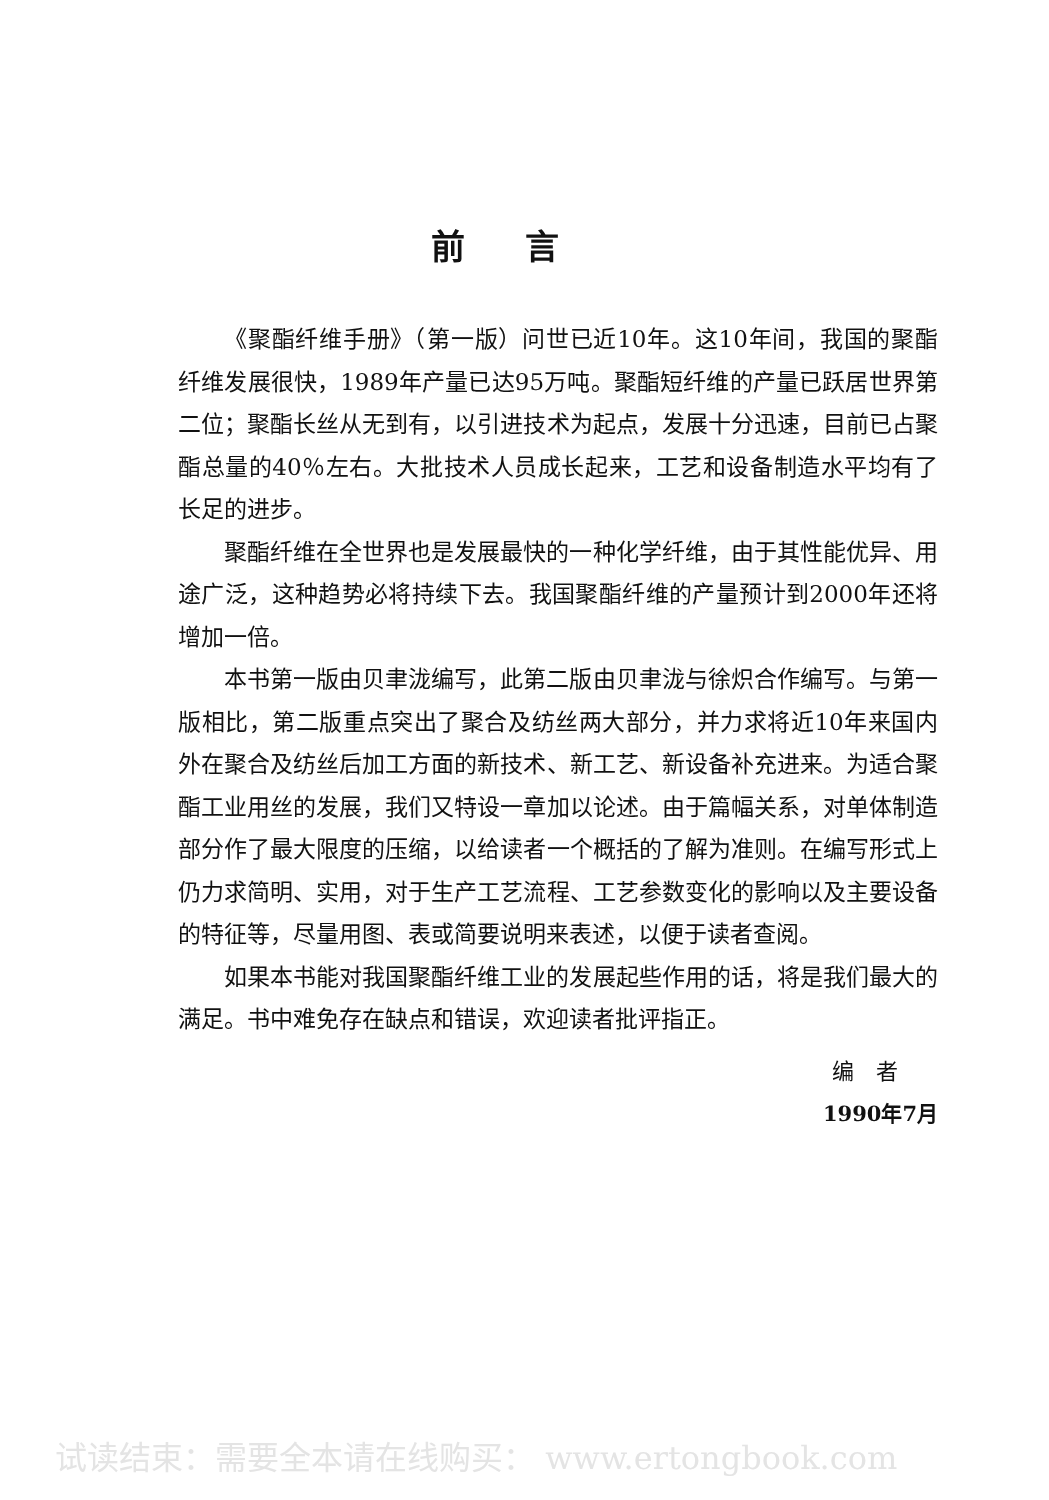前言
《聚酯纤维手册》（第一版）问世已近10年。这10年间，我国的聚酯纤维发展很快，1989年产量已达95万吨。聚酯短纤维的产量已跃居世界第二位；聚酯长丝从无到有，以引进技术为起点，发展十分迅速，目前已占聚酯总量的40％左右。大批技术人员成长起来，工艺和设备制造水平均有了长足的进步。
聚酯纤维在全世界也是发展最快的一种化学纤维，由于其性能优异、用途广泛，这种趋势必将持续下去。我国聚酯纤维的产量预计到2000年还将增加一倍。
本书第一版由贝聿泷编写，此第二版由贝聿泷与徐炽合作编写。与第一版相比，第二版重点突出了聚合及纺丝两大部分，并力求将近10年来国内外在聚合及纺丝后加工方面的新技术、新工艺、新设备补充进来。为适合聚酯工业用丝的发展，我们又特设一章加以论述。由于篇幅关系，对单体制造部分作了最大限度的压缩，以给读者一个概括的了解为准则。在编写形式上仍力求简明、实用，对于生产工艺流程、工艺参数变化的影响以及主要设备的特征等，尽量用图、表或简要说明来表述，以便于读者查阅。
如果本书能对我国聚酯纤维工业的发展起些作用的话，将是我们最大的满足。书中难免存在缺点和错误，欢迎读者批评指正。
编　者
1990年7月
试读结束：需要全本请在线购买： www.ertongbook.com